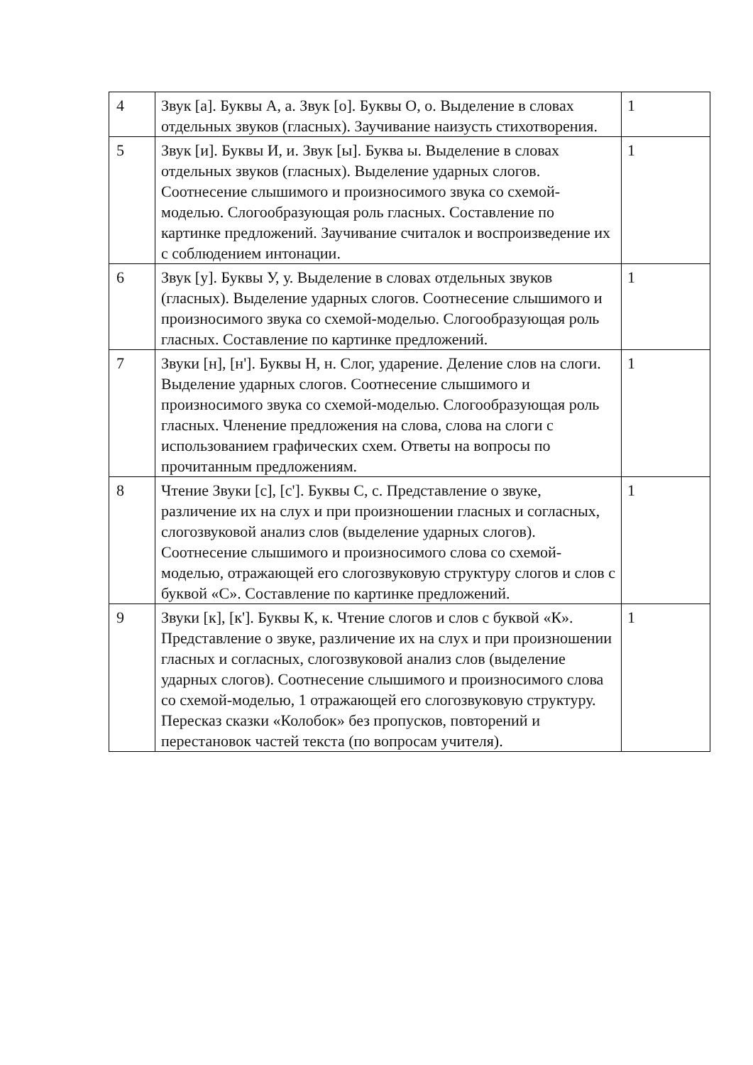| 4 | Звук [а]. Буквы А, а. Звук [о]. Буквы О, о. Выделение в словах отдельных звуков (гласных). Заучивание наизусть стихотворения. | 1 |
| 5 | Звук [и]. Буквы И, и. Звук [ы]. Буква ы. Выделение в словах отдельных звуков (гласных). Выделение ударных слогов. Соотнесение слышимого и произносимого звука со схемой-моделью. Слогообразующая роль гласных. Составление по картинке предложений. Заучивание считалок и воспроизведение их с соблюдением интонации. | 1 |
| 6 | Звук [у]. Буквы У, у. Выделение в словах отдельных звуков (гласных). Выделение ударных слогов. Соотнесение слышимого и произносимого звука со схемой-моделью. Слогообразующая роль гласных. Составление по картинке предложений. | 1 |
| 7 | Звуки [н], [н']. Буквы Н, н. Слог, ударение. Деление слов на слоги. Выделение ударных слогов. Соотнесение слышимого и произносимого звука со схемой-моделью. Слогообразующая роль гласных. Членение предложения на слова, слова на слоги с использованием графических схем. Ответы на вопросы по прочитанным предложениям. | 1 |
| 8 | Чтение Звуки [с], [с']. Буквы С, с. Представление о звуке, различение их на слух и при произношении гласных и согласных, слогозвуковой анализ слов (выделение ударных слогов). Соотнесение слышимого и произносимого слова со схемой-моделью, отражающей его слогозвуковую структуру слогов и слов с буквой «С». Составление по картинке предложений. | 1 |
| 9 | Звуки [к], [к']. Буквы К, к. Чтение слогов и слов с буквой «К». Представление о звуке, различение их на слух и при произношении гласных и согласных, слогозвуковой анализ слов (выделение ударных слогов). Соотнесение слышимого и произносимого слова со схемой-моделью, 1 отражающей его слогозвуковую структуру. Пересказ сказки «Колобок» без пропусков, повторений и перестановок частей текста (по вопросам учителя). | 1 |